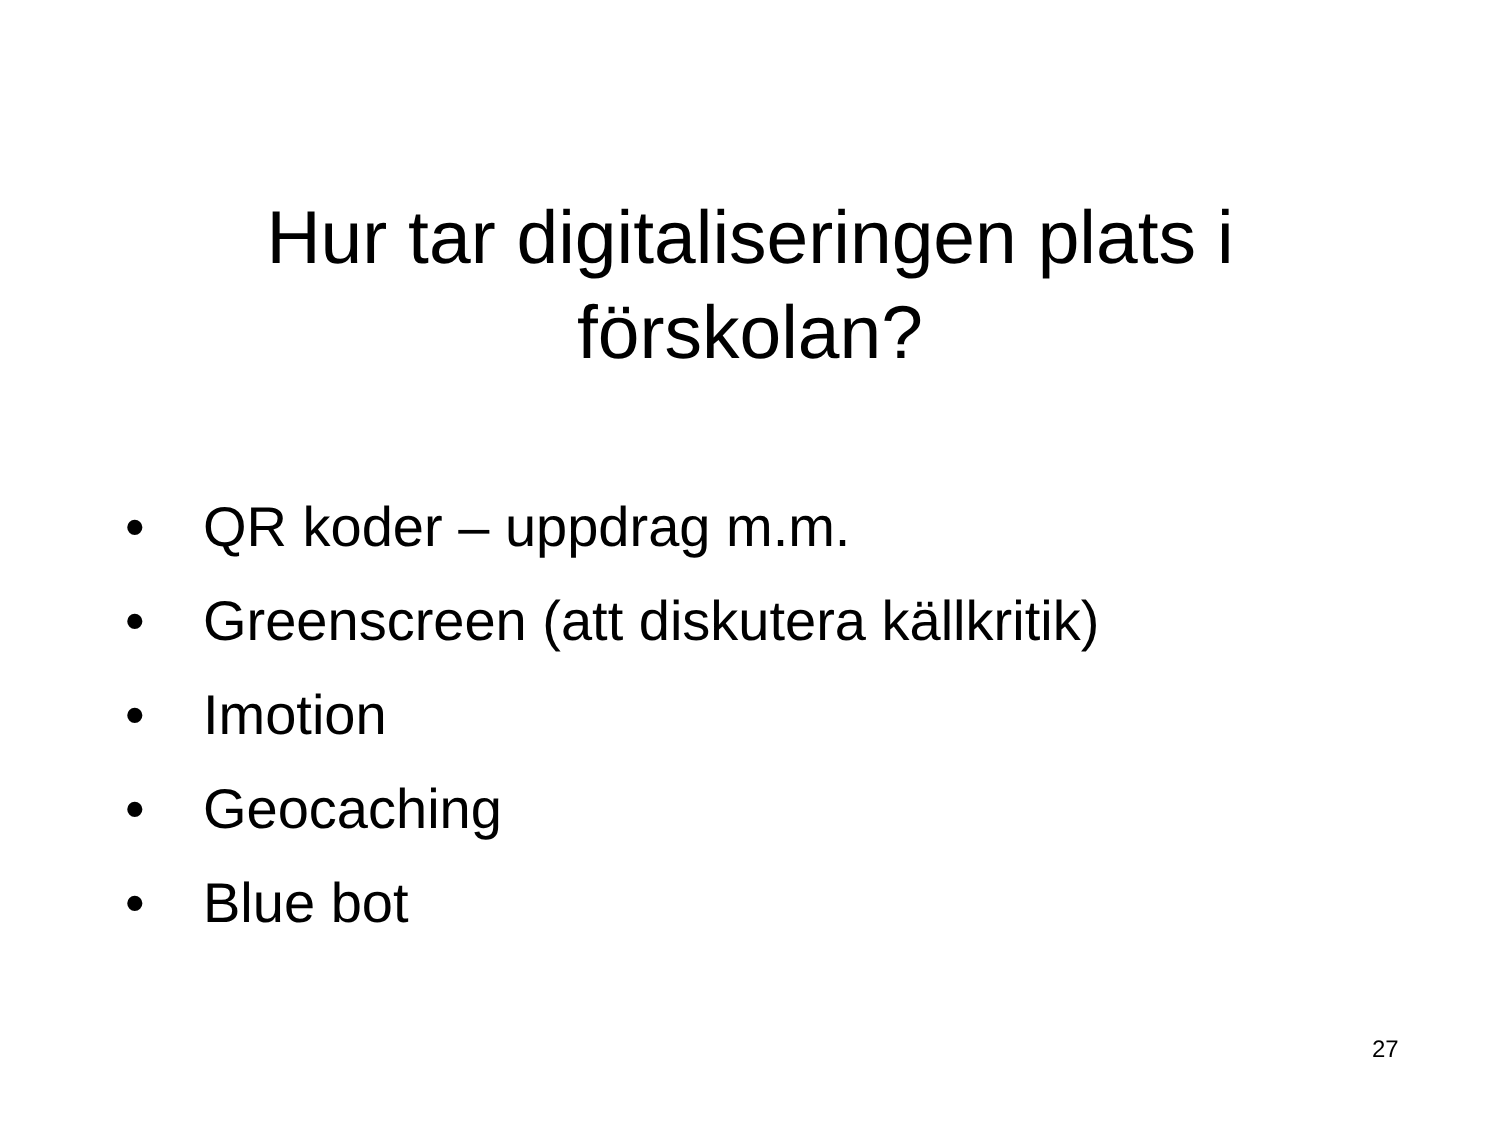Hur tar digitaliseringen plats i
förskolan?
• QR koder – uppdrag m.m.
• Greenscreen (att diskutera källkritik)
• Imotion
• Geocaching
• Blue bot
27